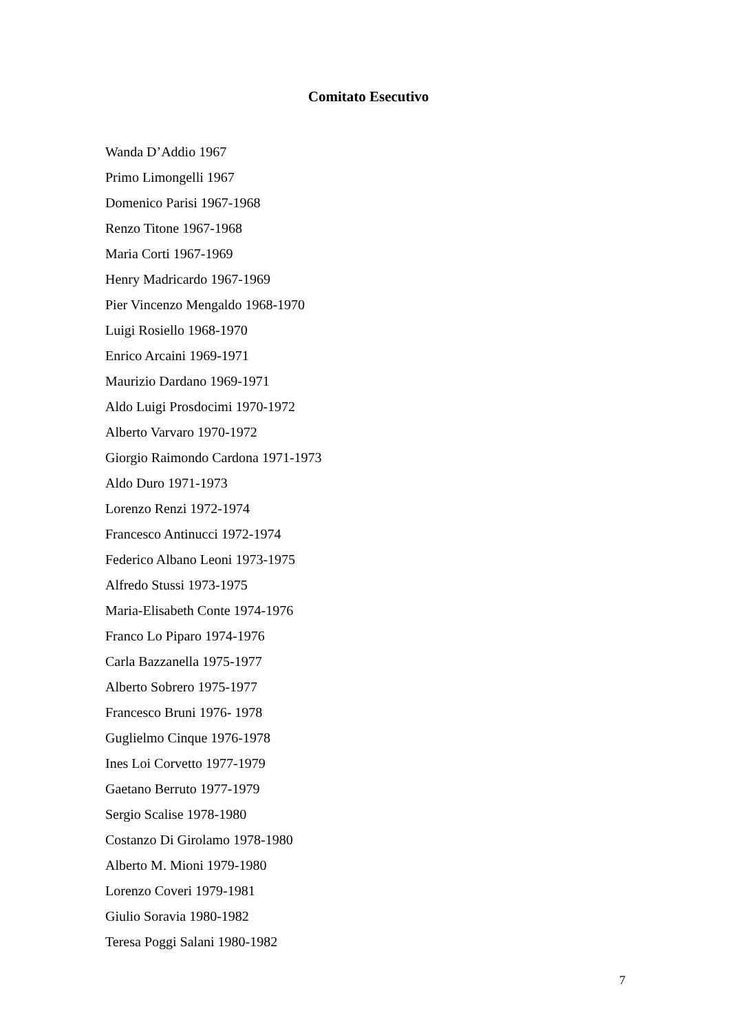Comitato Esecutivo
Wanda D’Addio 1967
Primo Limongelli 1967
Domenico Parisi 1967-1968
Renzo Titone 1967-1968
Maria Corti 1967-1969
Henry Madricardo 1967-1969
Pier Vincenzo Mengaldo 1968-1970
Luigi Rosiello 1968-1970
Enrico Arcaini 1969-1971
Maurizio Dardano 1969-1971
Aldo Luigi Prosdocimi 1970-1972
Alberto Varvaro 1970-1972
Giorgio Raimondo Cardona 1971-1973
Aldo Duro 1971-1973
Lorenzo Renzi 1972-1974
Francesco Antinucci 1972-1974
Federico Albano Leoni 1973-1975
Alfredo Stussi 1973-1975
Maria-Elisabeth Conte 1974-1976
Franco Lo Piparo 1974-1976
Carla Bazzanella 1975-1977
Alberto Sobrero 1975-1977
Francesco Bruni 1976- 1978
Guglielmo Cinque 1976-1978
Ines Loi Corvetto 1977-1979
Gaetano Berruto 1977-1979
Sergio Scalise 1978-1980
Costanzo Di Girolamo 1978-1980
Alberto M. Mioni 1979-1980
Lorenzo Coveri 1979-1981
Giulio Soravia 1980-1982
Teresa Poggi Salani 1980-1982
7